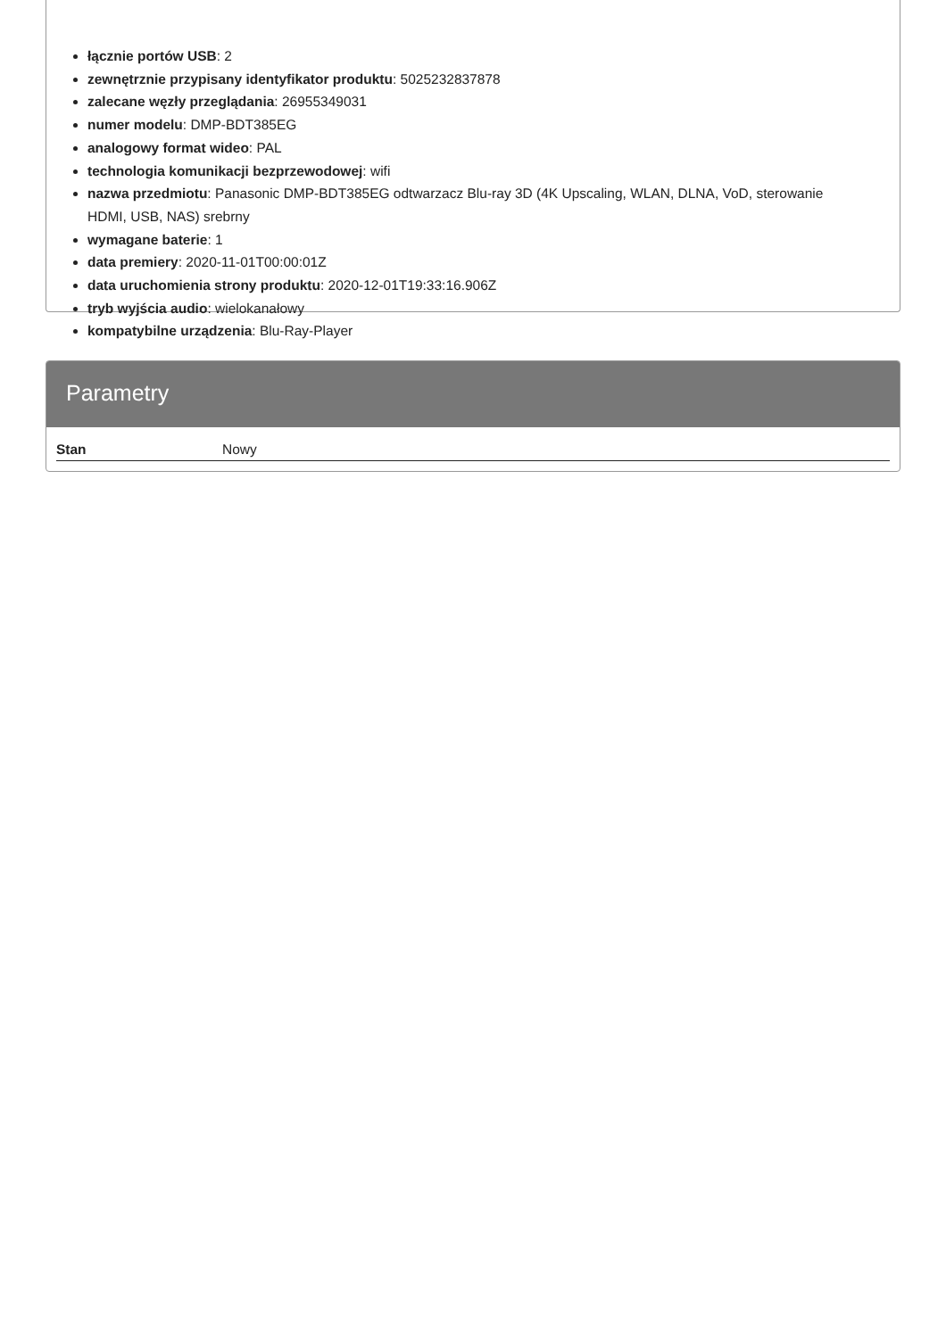łącznie portów USB: 2
zewnętrznie przypisany identyfikator produktu: 5025232837878
zalecane węzły przeglądania: 26955349031
numer modelu: DMP-BDT385EG
analogowy format wideo: PAL
technologia komunikacji bezprzewodowej: wifi
nazwa przedmiotu: Panasonic DMP-BDT385EG odtwarzacz Blu-ray 3D (4K Upscaling, WLAN, DLNA, VoD, sterowanie HDMI, USB, NAS) srebrny
wymagane baterie: 1
data premiery: 2020-11-01T00:00:01Z
data uruchomienia strony produktu: 2020-12-01T19:33:16.906Z
tryb wyjścia audio: wielokanałowy
kompatybilne urządzenia: Blu-Ray-Player
Parametry
| Stan | Nowy |